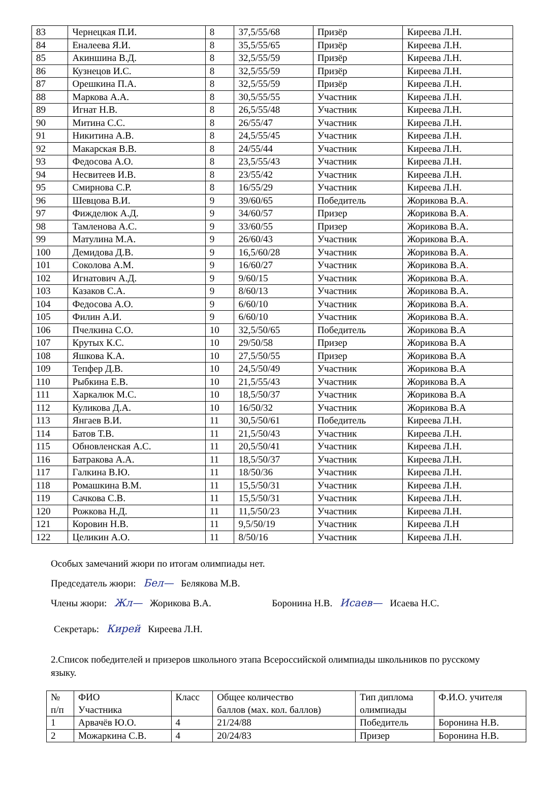| 83 | Чернецкая П.И. | 8 | 37,5/55/68 | Призёр | Киреева Л.Н. |
| 84 | Еналеева Я.И. | 8 | 35,5/55/65 | Призёр | Киреева Л.Н. |
| 85 | Акиншина В.Д. | 8 | 32,5/55/59 | Призёр | Киреева Л.Н. |
| 86 | Кузнецов И.С. | 8 | 32,5/55/59 | Призёр | Киреева Л.Н. |
| 87 | Орешкина П.А. | 8 | 32,5/55/59 | Призёр | Киреева Л.Н. |
| 88 | Маркова А.А. | 8 | 30,5/55/55 | Участник | Киреева Л.Н. |
| 89 | Игнат Н.В. | 8 | 26,5/55/48 | Участник | Киреева Л.Н. |
| 90 | Митина С.С. | 8 | 26/55/47 | Участник | Киреева Л.Н. |
| 91 | Никитина А.В. | 8 | 24,5/55/45 | Участник | Киреева Л.Н. |
| 92 | Макарская В.В. | 8 | 24/55/44 | Участник | Киреева Л.Н. |
| 93 | Федосова А.О. | 8 | 23,5/55/43 | Участник | Киреева Л.Н. |
| 94 | Несвитеев И.В. | 8 | 23/55/42 | Участник | Киреева Л.Н. |
| 95 | Смирнова С.Р. | 8 | 16/55/29 | Участник | Киреева Л.Н. |
| 96 | Шевцова В.И. | 9 | 39/60/65 | Победитель | Жорикова В.А . |
| 97 | Фижделюк А.Д. | 9 | 34/60/57 | Призер | Жорикова В.А . |
| 98 | Тамленова А.С. | 9 | 33/60/55 | Призер | Жорикова В.А. |
| 99 | Матулина М.А. | 9 | 26/60/43 | Участник | Жорикова В.А . |
| 100 | Демидова Д.В. | 9 | 16,5/60/28 | Участник | Жорикова В.А . |
| 101 | Соколова А.М. | 9 | 16/60/27 | Участник | Жорикова В.А . |
| 102 | Игнатович А.Д. | 9 | 9/60/15 | Участник | Жорикова В.А . |
| 103 | Казаков С.А. | 9 | 8/60/13 | Участник | Жорикова В.А. |
| 104 | Федосова А.О. | 9 | 6/60/10 | Участник | Жорикова В.А . |
| 105 | Филин А.И. | 9 | 6/60/10 | Участник | Жорикова В.А . |
| 106 | Пчелкина С.О. | 10 | 32,5/50/65 | Победитель | Жорикова В.А |
| 107 | Крутых К.С. | 10 | 29/50/58 | Призер | Жорикова В.А |
| 108 | Яшкова К.А. | 10 | 27,5/50/55 | Призер | Жорикова В.А |
| 109 | Тепфер Д.В. | 10 | 24,5/50/49 | Участник | Жорикова В.А |
| 110 | Рыбкина Е.В. | 10 | 21,5/55/43 | Участник | Жорикова В.А |
| 111 | Харкалюк М.С. | 10 | 18,5/50/37 | Участник | Жорикова В.А |
| 112 | Куликова Д.А. | 10 | 16/50/32 | Участник | Жорикова В.А |
| 113 | Янгаев В.И. | 11 | 30,5/50/61 | Победитель | Киреева Л.Н. |
| 114 | Батов Т.В. | 11 | 21,5/50/43 | Участник | Киреева Л.Н. |
| 115 | Обновленская А.С. | 11 | 20,5/50/41 | Участник | Киреева Л.Н. |
| 116 | Батракова А.А. | 11 | 18,5/50/37 | Участник | Киреева Л.Н. |
| 117 | Галкина В.Ю. | 11 | 18/50/36 | Участник | Киреева Л.Н. |
| 118 | Ромашкина В.М. | 11 | 15,5/50/31 | Участник | Киреева Л.Н. |
| 119 | Сачкова С.В. | 11 | 15,5/50/31 | Участник | Киреева Л.Н. |
| 120 | Рожкова Н.Д. | 11 | 11,5/50/23 | Участник | Киреева Л.Н. |
| 121 | Коровин Н.В. | 11 | 9,5/50/19 | Участник | Киреева Л.Н |
| 122 | Целикин А.О. | 11 | 8/50/16 | Участник | Киреева Л.Н. |
Особых замечаний жюри по итогам олимпиады нет.
Председатель жюри: Бел— Белякова М.В.
Члены жюри: Жл— Жорикова В.А. Боронина Н.В. Исаев— Исаева Н.С.
Секретарь: Кирей Киреева Л.Н.
2.Список победителей и призеров школьного этапа Всероссийской олимпиады школьников по русскому языку.
| № п/п | ФИО Участника | Класс | Общее количество баллов (мах. кол. баллов) | Тип диплома олимпиады | Ф.И.О. учителя |
| --- | --- | --- | --- | --- | --- |
| 1 | Арвачёв Ю.О. | 4 | 21/24/88 | Победитель | Боронина Н.В. |
| 2 | Можаркина С.В. | 4 | 20/24/83 | Призер | Боронина Н.В. |